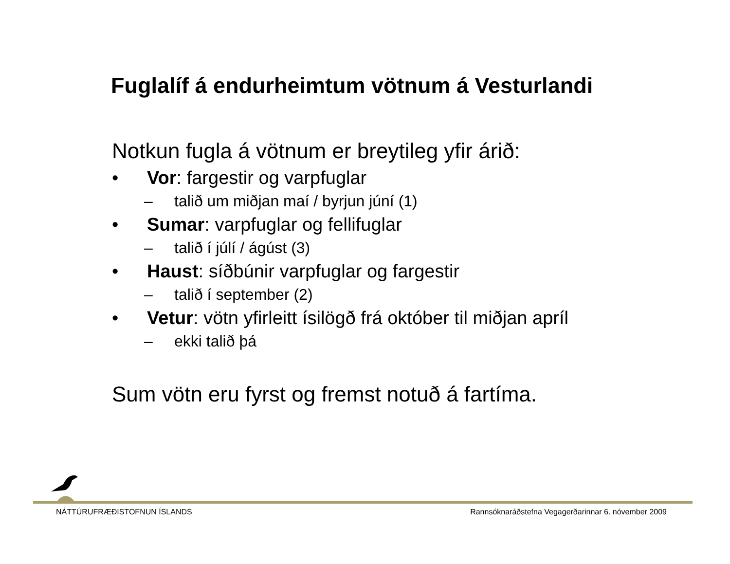Fuglalíf á endurheimtum vötnum á Vesturlandi
Notkun fugla á vötnum er breytileg yfir árið:
• Vor: fargestir og varpfuglar
– talið um miðjan maí / byrjun júní (1)
• Sumar: varpfuglar og fellifuglar
– talið í júlí / ágúst (3)
• Haust: síðbúnir varpfuglar og fargestir
– talið í september (2)
• Vetur: vötn yfirleitt ísilögð frá október til miðjan apríl
– ekki talið þá
Sum vötn eru fyrst og fremst notuð á fartíma.
NÁTTÚRUFRÆÐISTOFNUN ÍSLANDS Rannsóknaráðstefna Vegagerðarinnar 6. nóvember 2009